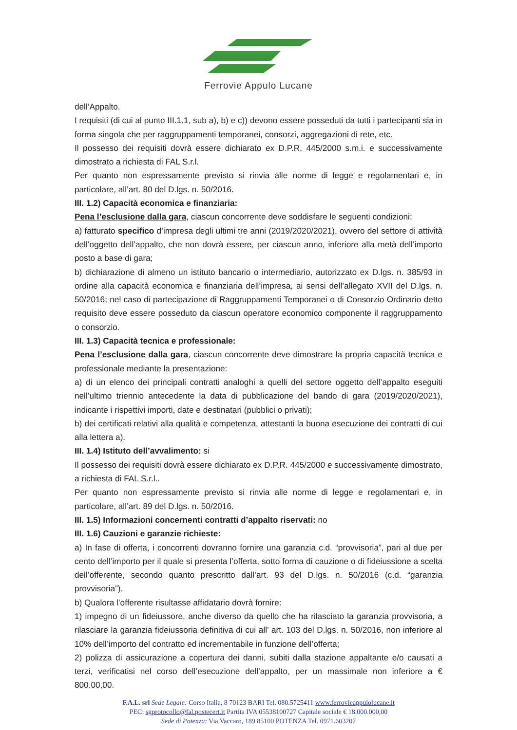Ferrovie Appulo Lucane
dell’Appalto.
I requisiti (di cui al punto III.1.1, sub a), b) e c)) devono essere posseduti da tutti i partecipanti sia in forma singola che per raggruppamenti temporanei, consorzi, aggregazioni di rete, etc.
Il possesso dei requisiti dovrà essere dichiarato ex D.P.R. 445/2000 s.m.i. e successivamente dimostrato a richiesta di FAL S.r.l.
Per quanto non espressamente previsto si rinvia alle norme di legge e regolamentari e, in particolare, all’art. 80 del D.lgs. n. 50/2016.
III. 1.2) Capacità economica e finanziaria:
Pena l’esclusione dalla gara, ciascun concorrente deve soddisfare le seguenti condizioni:
a) fatturato specifico d’impresa degli ultimi tre anni (2019/2020/2021), ovvero del settore di attività dell’oggetto dell’appalto, che non dovrà essere, per ciascun anno, inferiore alla metà dell’importo posto a base di gara;
b) dichiarazione di almeno un istituto bancario o intermediario, autorizzato ex D.lgs. n. 385/93 in ordine alla capacità economica e finanziaria dell’impresa, ai sensi dell’allegato XVII del D.lgs. n. 50/2016; nel caso di partecipazione di Raggruppamenti Temporanei o di Consorzio Ordinario detto requisito deve essere posseduto da ciascun operatore economico componente il raggruppamento o consorzio.
III. 1.3) Capacità tecnica e professionale:
Pena l’esclusione dalla gara, ciascun concorrente deve dimostrare la propria capacità tecnica e professionale mediante la presentazione:
a) di un elenco dei principali contratti analoghi a quelli del settore oggetto dell’appalto eseguiti nell’ultimo triennio antecedente la data di pubblicazione del bando di gara (2019/2020/2021), indicante i rispettivi importi, date e destinatari (pubblici o privati);
b) dei certificati relativi alla qualità e competenza, attestanti la buona esecuzione dei contratti di cui alla lettera a).
III. 1.4) Istituto dell’avvalimento: si
Il possesso dei requisiti dovrà essere dichiarato ex D.P.R. 445/2000 e successivamente dimostrato, a richiesta di FAL S.r.l..
Per quanto non espressamente previsto si rinvia alle norme di legge e regolamentari e, in particolare, all’art. 89 del D.lgs. n. 50/2016.
III. 1.5) Informazioni concernenti contratti d’appalto riservati: no
III. 1.6) Cauzioni e garanzie richieste:
a) In fase di offerta, i concorrenti dovranno fornire una garanzia c.d. “provvisoria”, pari al due per cento dell’importo per il quale si presenta l’offerta, sotto forma di cauzione o di fideiussione a scelta dell’offerente, secondo quanto prescritto dall’art. 93 del D.lgs. n. 50/2016 (c.d. “garanzia provvisoria”).
b) Qualora l’offerente risultasse affidatario dovrà fornire:
1) impegno di un fideiussore, anche diverso da quello che ha rilasciato la garanzia provvisoria, a rilasciare la garanzia fideiussoria definitiva di cui all’ art. 103 del D.lgs. n. 50/2016, non inferiore al 10% dell’importo del contratto ed incrementabile in funzione dell’offerta;
2) polizza di assicurazione a copertura dei danni, subiti dalla stazione appaltante e/o causati a terzi, verificatisi nel corso dell’esecuzione dell’appalto, per un massimale non inferiore a € 800.00,00.
F.A.L. srl Sede Legale: Corso Italia, 8 70123 BARI Tel. 080.5725411 www.ferrovieappulolucane.it
PEC: sgprotocollo@fal.postecert.it Partita IVA 05538100727 Capitale sociale € 18.000.000,00
Sede di Potenza: Via Vaccaro, 189 85100 POTENZA Tel. 0971.603207